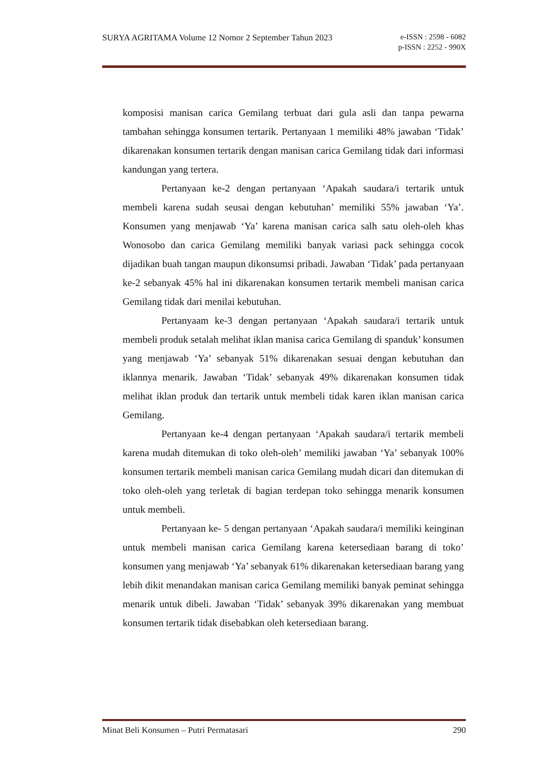SURYA AGRITAMA Volume 12 Nomor 2 September Tahun 2023 e-ISSN : 2598 - 6082
p-ISSN : 2252 - 990X
komposisi manisan carica Gemilang terbuat dari gula asli dan tanpa pewarna tambahan sehingga konsumen tertarik. Pertanyaan 1 memiliki 48% jawaban ‘Tidak’ dikarenakan konsumen tertarik dengan manisan carica Gemilang tidak dari informasi kandungan yang tertera.
Pertanyaan ke-2 dengan pertanyaan ‘Apakah saudara/i tertarik untuk membeli karena sudah seusai dengan kebutuhan’ memiliki 55% jawaban ‘Ya’. Konsumen yang menjawab ‘Ya’ karena manisan carica salh satu oleh-oleh khas Wonosobo dan carica Gemilang memiliki banyak variasi pack sehingga cocok dijadikan buah tangan maupun dikonsumsi pribadi. Jawaban ‘Tidak’ pada pertanyaan ke-2 sebanyak 45% hal ini dikarenakan konsumen tertarik membeli manisan carica Gemilang tidak dari menilai kebutuhan.
Pertanyaam ke-3 dengan pertanyaan ‘Apakah saudara/i tertarik untuk membeli produk setalah melihat iklan manisa carica Gemilang di spanduk’ konsumen yang menjawab ‘Ya’ sebanyak 51% dikarenakan sesuai dengan kebutuhan dan iklannya menarik. Jawaban ‘Tidak’ sebanyak 49% dikarenakan konsumen tidak melihat iklan produk dan tertarik untuk membeli tidak karen iklan manisan carica Gemilang.
Pertanyaan ke-4 dengan pertanyaan ‘Apakah saudara/i tertarik membeli karena mudah ditemukan di toko oleh-oleh’ memiliki jawaban ‘Ya’ sebanyak 100% konsumen tertarik membeli manisan carica Gemilang mudah dicari dan ditemukan di toko oleh-oleh yang terletak di bagian terdepan toko sehingga menarik konsumen untuk membeli.
Pertanyaan ke- 5 dengan pertanyaan ‘Apakah saudara/i memiliki keinginan untuk membeli manisan carica Gemilang karena ketersediaan barang di toko’ konsumen yang menjawab ‘Ya’ sebanyak 61% dikarenakan ketersediaan barang yang lebih dikit menandakan manisan carica Gemilang memiliki banyak peminat sehingga menarik untuk dibeli. Jawaban ‘Tidak’ sebanyak 39% dikarenakan yang membuat konsumen tertarik tidak disebabkan oleh ketersediaan barang.
Minat Beli Konsumen – Putri Permatasari 290